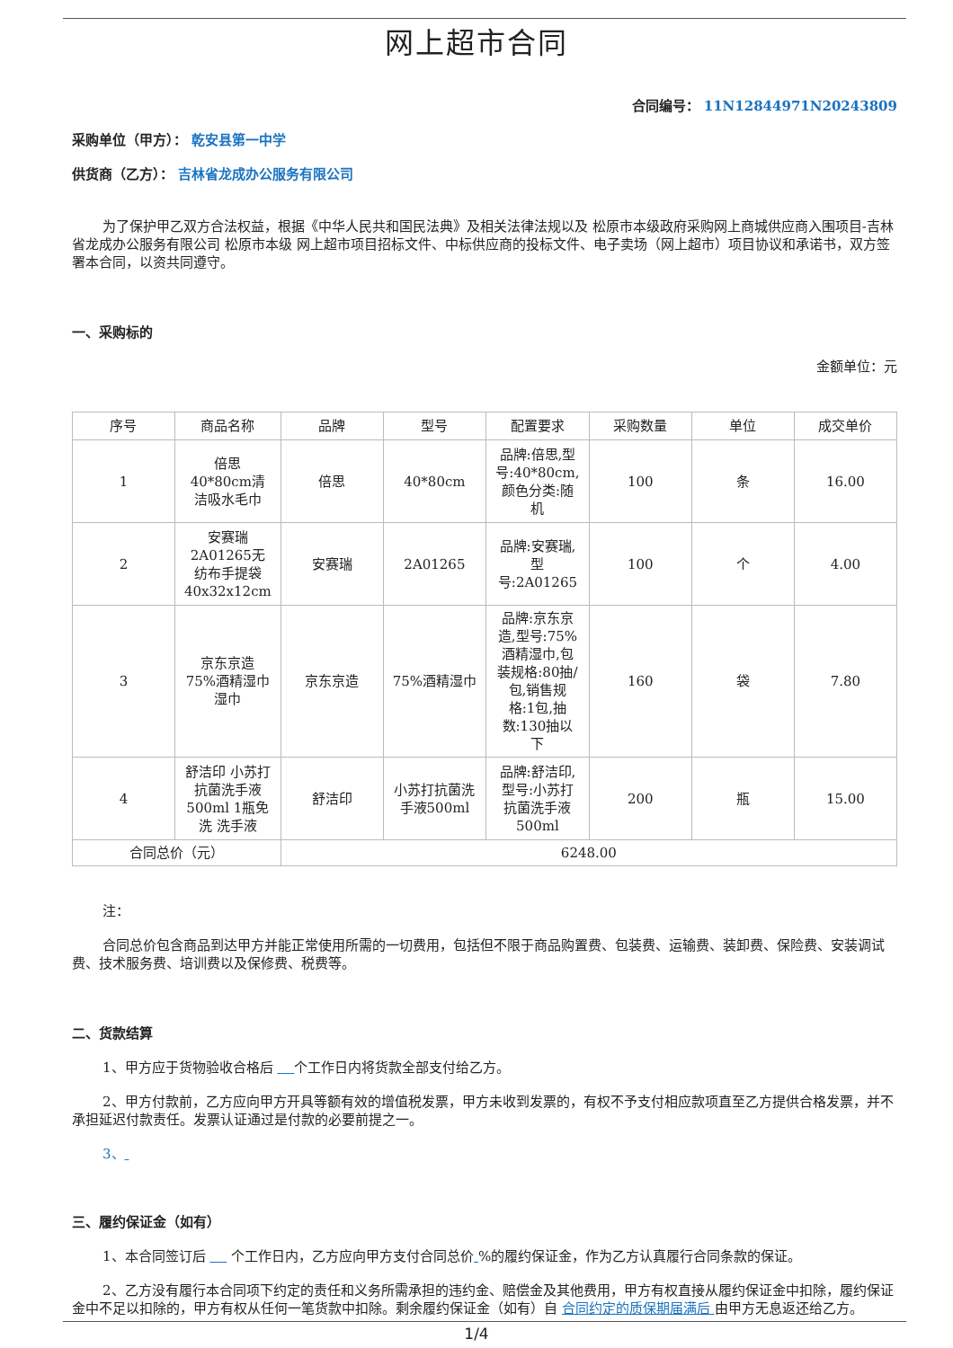网上超市合同
合同编号： 11N12844971N20243809
采购单位（甲方）： 乾安县第一中学
供货商（乙方）： 吉林省龙成办公服务有限公司
为了保护甲乙双方合法权益，根据《中华人民共和国民法典》及相关法律法规以及 松原市本级政府采购网上商城供应商入围项目-吉林省龙成办公服务有限公司 松原市本级 网上超市项目招标文件、中标供应商的投标文件、电子卖场（网上超市）项目协议和承诺书，双方签署本合同，以资共同遵守。
一、采购标的
金额单位：元
| 序号 | 商品名称 | 品牌 | 型号 | 配置要求 | 采购数量 | 单位 | 成交单价 |
| --- | --- | --- | --- | --- | --- | --- | --- |
| 1 | 倍思 40*80cm清洁吸水毛巾 | 倍思 | 40*80cm | 品牌:倍思,型号:40*80cm,颜色分类:随机 | 100 | 条 | 16.00 |
| 2 | 安赛瑞 2A01265无纺布手提袋40x32x12cm | 安赛瑞 | 2A01265 | 品牌:安赛瑞,型号:2A01265 | 100 | 个 | 4.00 |
| 3 | 京东京造 75%酒精湿巾湿巾 | 京东京造 | 75%酒精湿巾 | 品牌:京东京造,型号:75%酒精湿巾,包装规格:80抽/包,销售规格:1包,抽数:130抽以下 | 160 | 袋 | 7.80 |
| 4 | 舒洁印 小苏打抗菌洗手液500ml 1瓶免洗 洗手液 | 舒洁印 | 小苏打抗菌洗手液500ml | 品牌:舒洁印,型号:小苏打抗菌洗手液500ml | 200 | 瓶 | 15.00 |
| 合同总价（元） | | 6248.00 | | | | | |
注：
合同总价包含商品到达甲方并能正常使用所需的一切费用，包括但不限于商品购置费、包装费、运输费、装卸费、保险费、安装调试费、技术服务费、培训费以及保修费、税费等。
二、货款结算
1、甲方应于货物验收合格后 个工作日内将货款全部支付给乙方。
2、甲方付款前，乙方应向甲方开具等额有效的增值税发票，甲方未收到发票的，有权不予支付相应款项直至乙方提供合格发票，并不承担延迟付款责任。发票认证通过是付款的必要前提之一。
3、
三、履约保证金（如有）
1、本合同签订后 个工作日内，乙方应向甲方支付合同总价 %的履约保证金，作为乙方认真履行合同条款的保证。
2、乙方没有履行本合同项下约定的责任和义务所需承担的违约金、赔偿金及其他费用，甲方有权直接从履约保证金中扣除，履约保证金中不足以扣除的，甲方有权从任何一笔货款中扣除。剩余履约保证金（如有）自 合同约定的质保期届满后 由甲方无息返还给乙方。
1/4